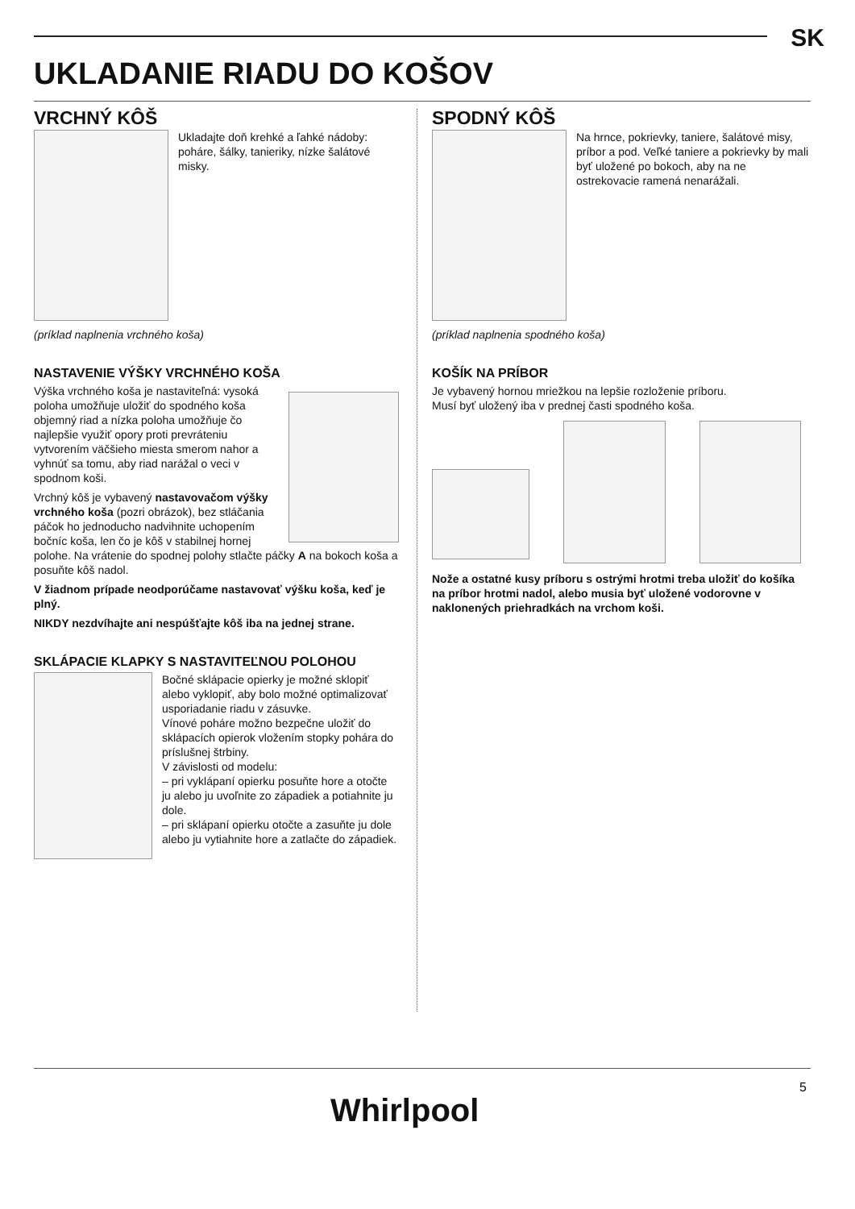SK
UKLADANIE RIADU DO KOŠOV
VRCHNÝ KÔŠ
Ukladajte doň krehké a ľahké nádoby: poháre, šálky, tanieriky, nízke šalátové misky.
(príklad naplnenia vrchného koša)
NASTAVENIE VÝŠKY VRCHNÉHO KOŠA
Výška vrchného koša je nastaviteľná: vysoká poloha umožňuje uložiť do spodného koša objemný riad a nízka poloha umožňuje čo najlepšie využiť opory proti prevráteniu vytvorením väčšieho miesta smerom nahor a vyhnúť sa tomu, aby riad narážal o veci v spodnom koši.
Vrchný kôš je vybavený nastavovačom výšky vrchného koša (pozri obrázok), bez stláčania páčok ho jednoducho nadvihnite uchopením bočníc koša, len čo je kôš v stabilnej hornej polohe. Na vrátenie do spodnej polohy stlačte páčky A na bokoch koša a posuňte kôš nadol.
V žiadnom prípade neodporúčame nastavovať výšku koša, keď je plný.
NIKDY nezdvíhajte ani nespúšťajte kôš iba na jednej strane.
SKLÁPACIE KLAPKY S NASTAVITEĽNOU POLOHOU
Bočné sklápacie opierky je možné sklopiť alebo vyklopiť, aby bolo možné optimalizovať usporiadanie riadu v zásuvke.
Vínové poháre možno bezpečne uložiť do sklápacích opierok vložením stopky pohára do príslušnej štrbiny.
V závislosti od modelu:
– pri vyklápaní opierku posuňte hore a otočte ju alebo ju uvoľnite zo západiek a potiahnite ju dole.
– pri sklápaní opierku otočte a zasuňte ju dole alebo ju vytiahnite hore a zatlačte do západiek.
SPODNÝ KÔŠ
Na hrnce, pokrievky, taniere, šalátové misy, príbor a pod. Veľké taniere a pokrievky by mali byť uložené po bokoch, aby na ne ostrekovacie ramená nenarážali.
(príklad naplnenia spodného koša)
KOŠÍK NA PRÍBOR
Je vybavený hornou mriežkou na lepšie rozloženie príboru.
Musí byť uložený iba v prednej časti spodného koša.
Nože a ostatné kusy príboru s ostrými hrotmi treba uložiť do košíka na príbor hrotmi nadol, alebo musia byť uložené vodorovne v naklonených priehradkách na vrchom koši.
Whirlpool
5